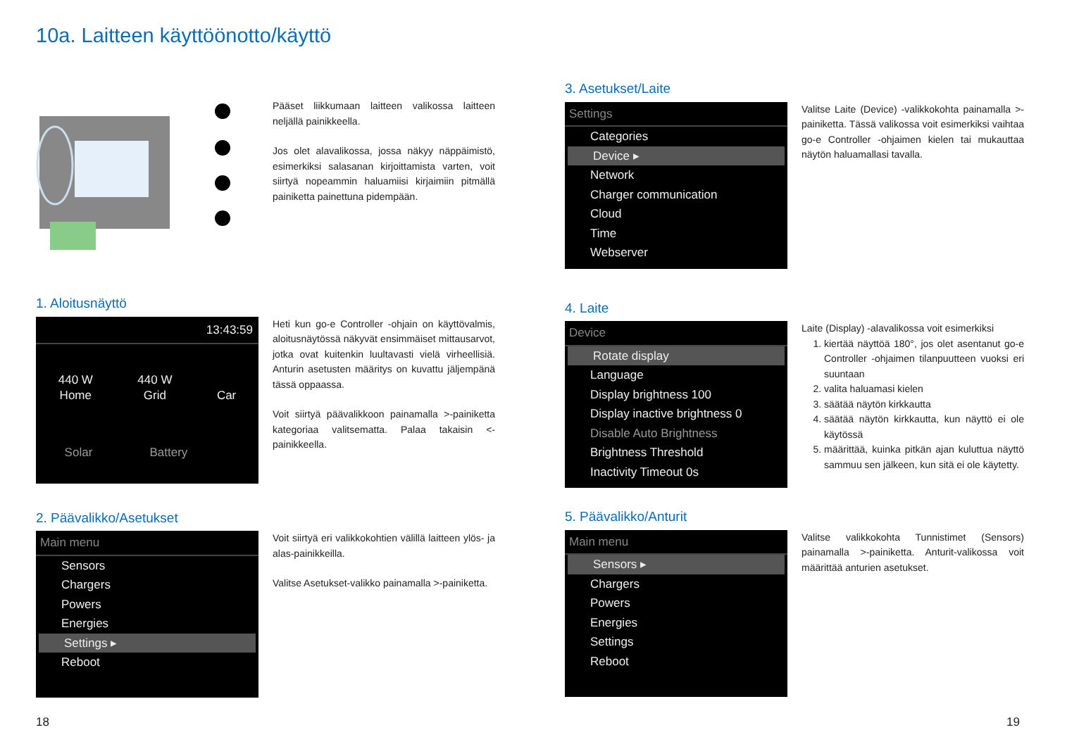10a. Laitteen käyttöönotto/käyttö
Pääset liikkumaan laitteen valikossa laitteen neljällä painikkeella.
Jos olet alavalikossa, jossa näkyy näppäimistö, esimerkiksi salasanan kirjoittamista varten, voit siirtyä nopeammin haluamiisi kirjaimiin pitmällä painiketta painettuna pidempään.
1. Aloitusnäyttö
13:43:59
440 W
Home
440 W
Grid
Car
Solar Battery
Heti kun go-e Controller -ohjain on käyttövalmis, aloitusnäytössä näkyvät ensimmäiset mittausarvot, jotka ovat kuitenkin luultavasti vielä virheellisiä. Anturin asetusten määritys on kuvattu jäljempänä tässä oppaassa.
Voit siirtyä päävalikkoon painamalla >-painiketta kategoriaa valitsematta. Palaa takaisin <-painikkeella.
2. Päävalikko/Asetukset
Main menu
Sensors
Chargers
Powers
Energies
Settings ▸
Reboot
Voit siirtyä eri valikkokohtien välillä laitteen ylös- ja alas-painikkeilla.
Valitse Asetukset-valikko painamalla >-painiketta.
3. Asetukset/Laite
Settings
Categories
Device ▸
Network
Charger communication
Cloud
Time
Webserver
Valitse Laite (Device) -valikkokohta painamalla >-painiketta. Tässä valikossa voit esimerkiksi vaihtaa go-e Controller -ohjaimen kielen tai mukauttaa näytön haluamallasi tavalla.
4. Laite
Device
Rotate display
Language
Display brightness 100
Display inactive brightness 0
Disable Auto Brightness
Brightness Threshold
Inactivity Timeout 0s
Laite (Display) -alavalikossa voit esimerkiksi
1. kiertää näyttöä 180°, jos olet asentanut go-e Controller -ohjaimen tilanpuutteen vuoksi eri suuntaan
2. valita haluamasi kielen
3. säätää näytön kirkkautta
4. säätää näytön kirkkautta, kun näyttö ei ole käytössä
5. määrittää, kuinka pitkän ajan kuluttua näyttö sammuu sen jälkeen, kun sitä ei ole käytetty.
5. Päävalikko/Anturit
Main menu
Sensors ▸
Chargers
Powers
Energies
Settings
Reboot
Valitse valikkokohta Tunnistimet (Sensors) painamalla >-painiketta. Anturit-valikossa voit määrittää anturien asetukset.
18 19